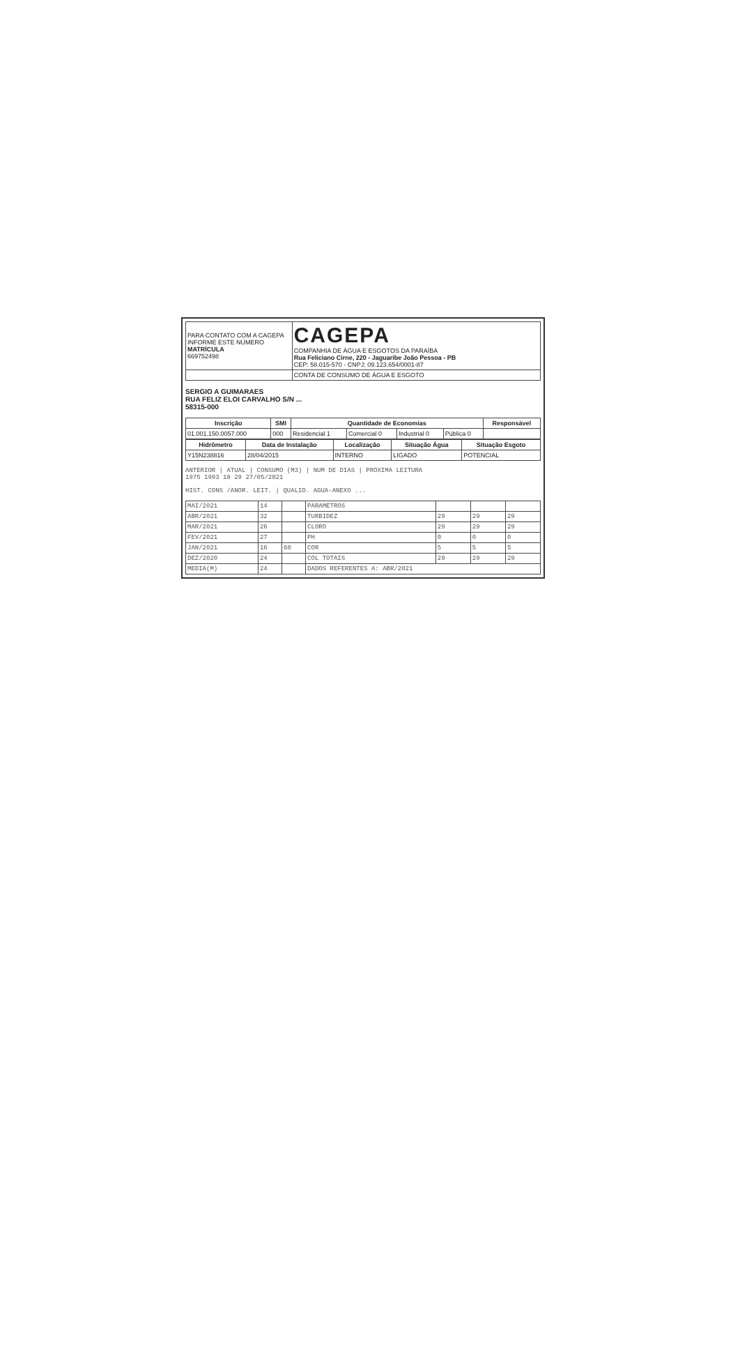| PARA CONTATO COM A CAGEPA INFORME ESTE NÚMERO MATRÍCULA 669752498 | CAGEPA COMPANHIA DE ÁGUA E ESGOTOS DA PARAÍBA Rua Feliciano Cirne, 220 - Jaguaribe João Pessoa - PB CEP: 58.015-570 - CNPJ: 09.123.654/0001-87 |
| | CONTA DE CONSUMO DE ÁGUA E ESGOTO |
SERGIO A GUIMARAES
RUA FELIZ ELOI CARVALHO S/N ...
58315-000
| Inscrição | SMI | Quantidade de Economias | | | | Responsável |
| --- | --- | --- | --- | --- | --- | --- |
| 01.001.150.0057.000 | 000 | Residencial 1 | Comercial 0 | Industrial 0 | Pública 0 | |
| Hidrômetro | Data de Instalação | Localização | Situação Água | Situação Esgoto |
| --- | --- | --- | --- | --- |
| Y15N238816 | 28/04/2015 | INTERNO | LIGADO | POTENCIAL |
ANTERIOR | ATUAL | CONSUMO (M3) | NUM DE DIAS | PROXIMA LEITURA
1975 1993 18 29 27/05/2021
HIST. CONS /ANOR. LEIT. | QUALID. AGUA-ANEXO ...
| MAI/2021 | 14 | | PARAMETROS | | | |
| ABR/2021 | 32 | | TURBIDEZ | 29 | 29 | 29 |
| MAR/2021 | 26 | | CLORO | 29 | 29 | 29 |
| FEV/2021 | 27 | | PH | 0 | 0 | 0 |
| JAN/2021 | 16 | 60 | COR | 5 | 5 | 5 |
| DEZ/2020 | 24 | | COL TOTAIS | 29 | 29 | 29 |
| MEDIA(M) | 24 | | DADOS REFERENTES A: ABR/2021 | | | |